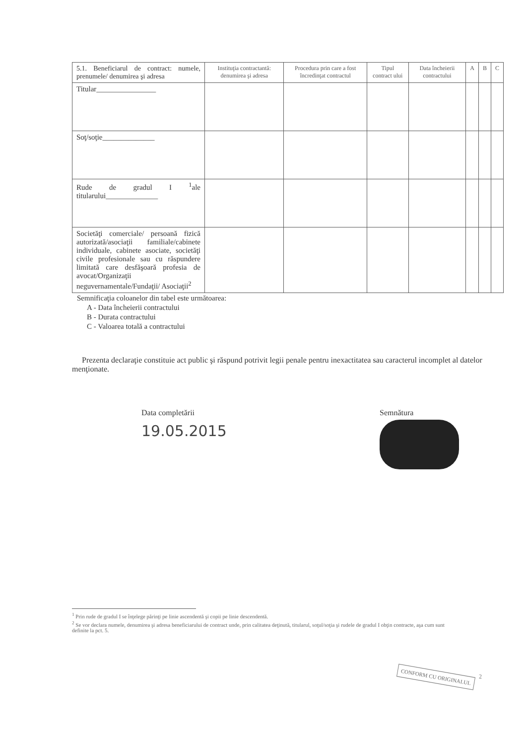| 5.1. Beneficiarul de contract: numele, prenumele/ denumirea şi adresa | Instituţia contractantă: denumirea şi adresa | Procedura prin care a fost încredinţat contractul | Tipul contract ului | Data încheierii contractului | A | B | C |
| Titular________________ | | | | | | | |
| Soţ/soţie______________ | | | | | | | |
| Rude de gradul I <sup>1</sup>ale titularului______________ | | | | | | | |
| Societăţi comerciale/ persoană fizică autorizată/asociaţii familiale/cabinete individuale, cabinete asociate, societăţi civile profesionale sau cu răspundere limitată care desfăşoară profesia de avocat/Organizaţii neguvernamentale/Fundaţii/ Asociaţii<sup>2</sup> | | | | | | | |
Semnificaţia coloanelor din tabel este următoarea:
A - Data încheierii contractului
B - Durata contractului
C - Valoarea totală a contractului
Prezenta declaraţie constituie act public şi răspund potrivit legii penale pentru inexactitatea sau caracterul incomplet al datelor menţionate.
Data completării
19.05.2015
Semnătura
<sup>1</sup> Prin rude de gradul I se înţelege părinţi pe linie ascendentă şi copii pe linie descendentă.
<sup>2</sup> Se vor declara numele, denumirea şi adresa beneficiarului de contract unde, prin calitatea deţinută, titularul, soţul/soţia şi rudele de gradul I obţin contracte, aşa cum sunt definite la pct. 5.
2
CONFORM CU ORIGINALUL